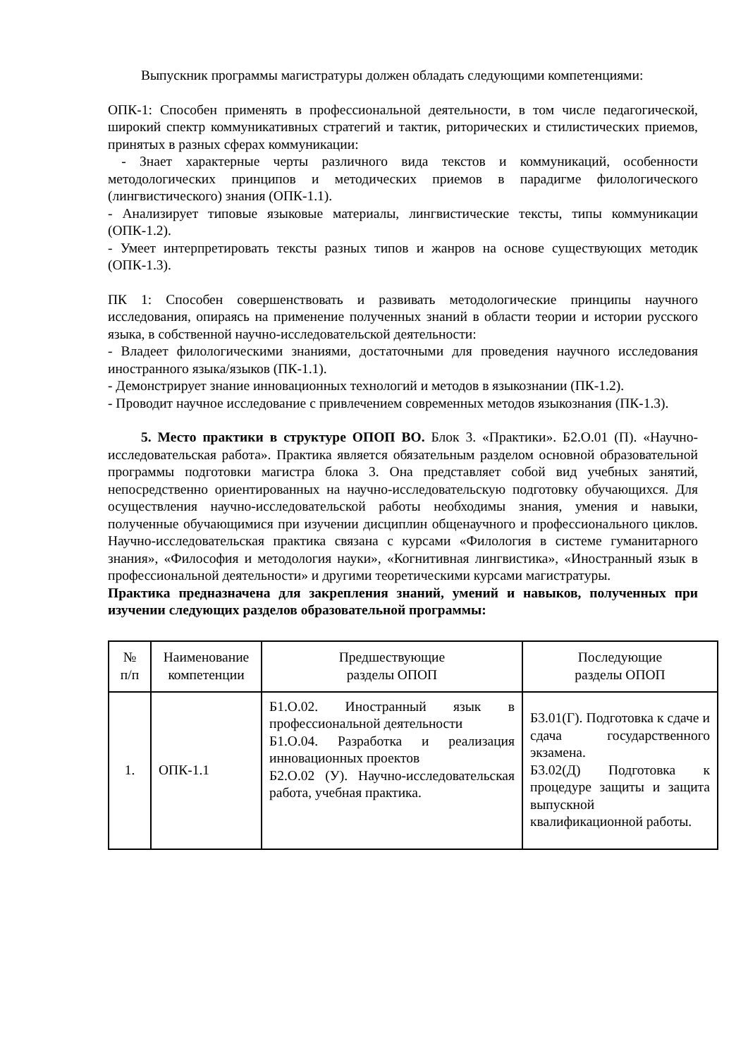Выпускник программы магистратуры должен обладать следующими компетенциями:
ОПК-1: Способен применять в профессиональной деятельности, в том числе педагогической, широкий спектр коммуникативных стратегий и тактик, риторических и стилистических приемов, принятых в разных сферах коммуникации:
- Знает характерные черты различного вида текстов и коммуникаций, особенности методологических принципов и методических приемов в парадигме филологического (лингвистического) знания (ОПК-1.1).
- Анализирует типовые языковые материалы, лингвистические тексты, типы коммуникации (ОПК-1.2).
- Умеет интерпретировать тексты разных типов и жанров на основе существующих методик (ОПК-1.3).
ПК 1: Способен совершенствовать и развивать методологические принципы научного исследования, опираясь на применение полученных знаний в области теории и истории русского языка, в собственной научно-исследовательской деятельности:
- Владеет филологическими знаниями, достаточными для проведения научного исследования иностранного языка/языков (ПК-1.1).
- Демонстрирует знание инновационных технологий и методов в языкознании (ПК-1.2).
- Проводит научное исследование с привлечением современных методов языкознания (ПК-1.3).
5. Место практики в структуре ОПОП ВО. Блок 3. «Практики». Б2.О.01 (П). «Научно-исследовательская работа». Практика является обязательным разделом основной образовательной программы подготовки магистра блока 3. Она представляет собой вид учебных занятий, непосредственно ориентированных на научно-исследовательскую подготовку обучающихся. Для осуществления научно-исследовательской работы необходимы знания, умения и навыки, полученные обучающимися при изучении дисциплин общенаучного и профессионального циклов. Научно-исследовательская практика связана с курсами «Филология в системе гуманитарного знания», «Философия и методология науки», «Когнитивная лингвистика», «Иностранный язык в профессиональной деятельности» и другими теоретическими курсами магистратуры.
Практика предназначена для закрепления знаний, умений и навыков, полученных при изучении следующих разделов образовательной программы:
| № п/п | Наименование компетенции | Предшествующие разделы ОПОП | Последующие разделы ОПОП |
| --- | --- | --- | --- |
| 1. | ОПК-1.1 | Б1.О.02. Иностранный язык в профессиональной деятельности Б1.О.04. Разработка и реализация инновационных проектов Б2.О.02 (У). Научно-исследовательская работа, учебная практика. | Б3.01(Г). Подготовка к сдаче и сдача государственного экзамена. Б3.02(Д) Подготовка к процедуре защиты и защита выпускной квалификационной работы. |